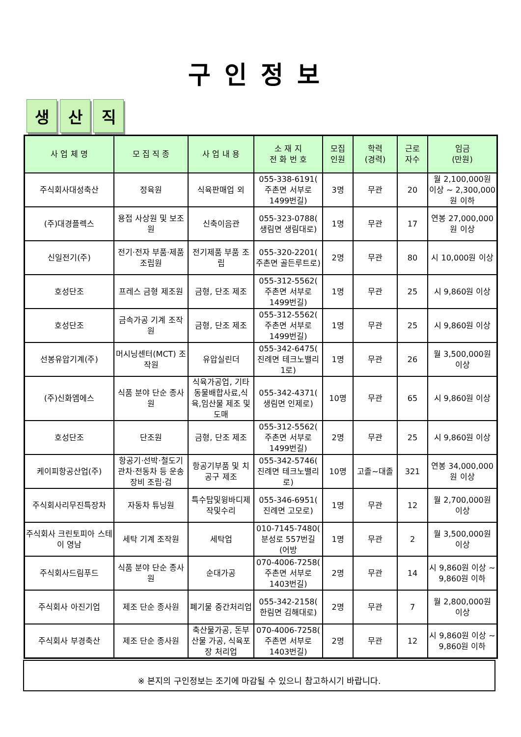구인정보
생산 직
| 사 업 체 명 | 모 집 직 종 | 사 업 내 용 | 소 재 지 전 화 번 호 | 모집 인원 | 학력 (경력) | 근로 자수 | 임금 (만원) |
| --- | --- | --- | --- | --- | --- | --- | --- |
| 주식회사대성축산 | 정육원 | 식육판매업 외 | 055-338-6191( 주촌면 서부로1499번길) | 3명 | 무관 | 20 | 월 2,100,000원 이상 ~ 2,300,000원 이하 |
| (주)대경플렉스 | 용접 사상원 및 보조원 | 신축이음관 | 055-323-0788( 생림면 생림대로) | 1명 | 무관 | 17 | 연봉 27,000,000원 이상 |
| 신일전기(주) | 전기·전자 부품·제품 조립원 | 전기제품 부품 조립 | 055-320-2201( 주촌면 골든루트로) | 2명 | 무관 | 80 | 시 10,000원 이상 |
| 호성단조 | 프레스 금형 제조원 | 금형, 단조 제조 | 055-312-5562( 주촌면 서부로1499번길) | 1명 | 무관 | 25 | 시 9,860원 이상 |
| 호성단조 | 금속가공 기계 조작원 | 금형, 단조 제조 | 055-312-5562( 주촌면 서부로1499번길) | 1명 | 무관 | 25 | 시 9,860원 이상 |
| 선봉유압기계(주) | 머시닝센터(MCT) 조작원 | 유압실린더 | 055-342-6475( 진례면 테크노밸리1로) | 1명 | 무관 | 26 | 월 3,500,000원 이상 |
| (주)신화엠에스 | 식품 분야 단순 종사원 | 식육가공업, 기타동물배합사료,식육,임산물 제조 및 도매 | 055-342-4371( 생림면 인제로) | 10명 | 무관 | 65 | 시 9,860원 이상 |
| 호성단조 | 단조원 | 금형, 단조 제조 | 055-312-5562( 주촌면 서부로1499번길) | 2명 | 무관 | 25 | 시 9,860원 이상 |
| 케이피항공산업(주) | 항공기·선박·철도기관차·전동차 등 운송장비 조립·검 | 항공기부품 및 치공구 제조 | 055-342-5746( 진례면 테크노밸리로) | 10명 | 고졸~대졸 | 321 | 연봉 34,000,000원 이상 |
| 주식회사리무진특장차 | 자동차 튜닝원 | 특수탑및윙바디제작및수리 | 055-346-6951( 진례면 고모로) | 1명 | 무관 | 12 | 월 2,700,000원 이상 |
| 주식회사 크린토피아 스테이 영남 | 세탁 기계 조작원 | 세탁업 | 010-7145-7480( 분성로 557번길 (어방 | 1명 | 무관 | 2 | 월 3,500,000원 이상 |
| 주식회사드림푸드 | 식품 분야 단순 종사원 | 순대가공 | 070-4006-7258( 주촌면 서부로1403번길) | 2명 | 무관 | 14 | 시 9,860원 이상 ~ 9,860원 이하 |
| 주식회사 아진기업 | 제조 단순 종사원 | 폐기물 중간처리업 | 055-342-2158( 한림면 김해대로) | 2명 | 무관 | 7 | 월 2,800,000원 이상 |
| 주식회사 부경축산 | 제조 단순 종사원 | 축산물가공, 돈부산물 가공, 식육포장 처리업 | 070-4006-7258( 주촌면 서부로1403번길) | 2명 | 무관 | 12 | 시 9,860원 이상 ~ 9,860원 이하 |
※ 본지의 구인정보는 조기에 마감될 수 있으니 참고하시기 바랍니다.